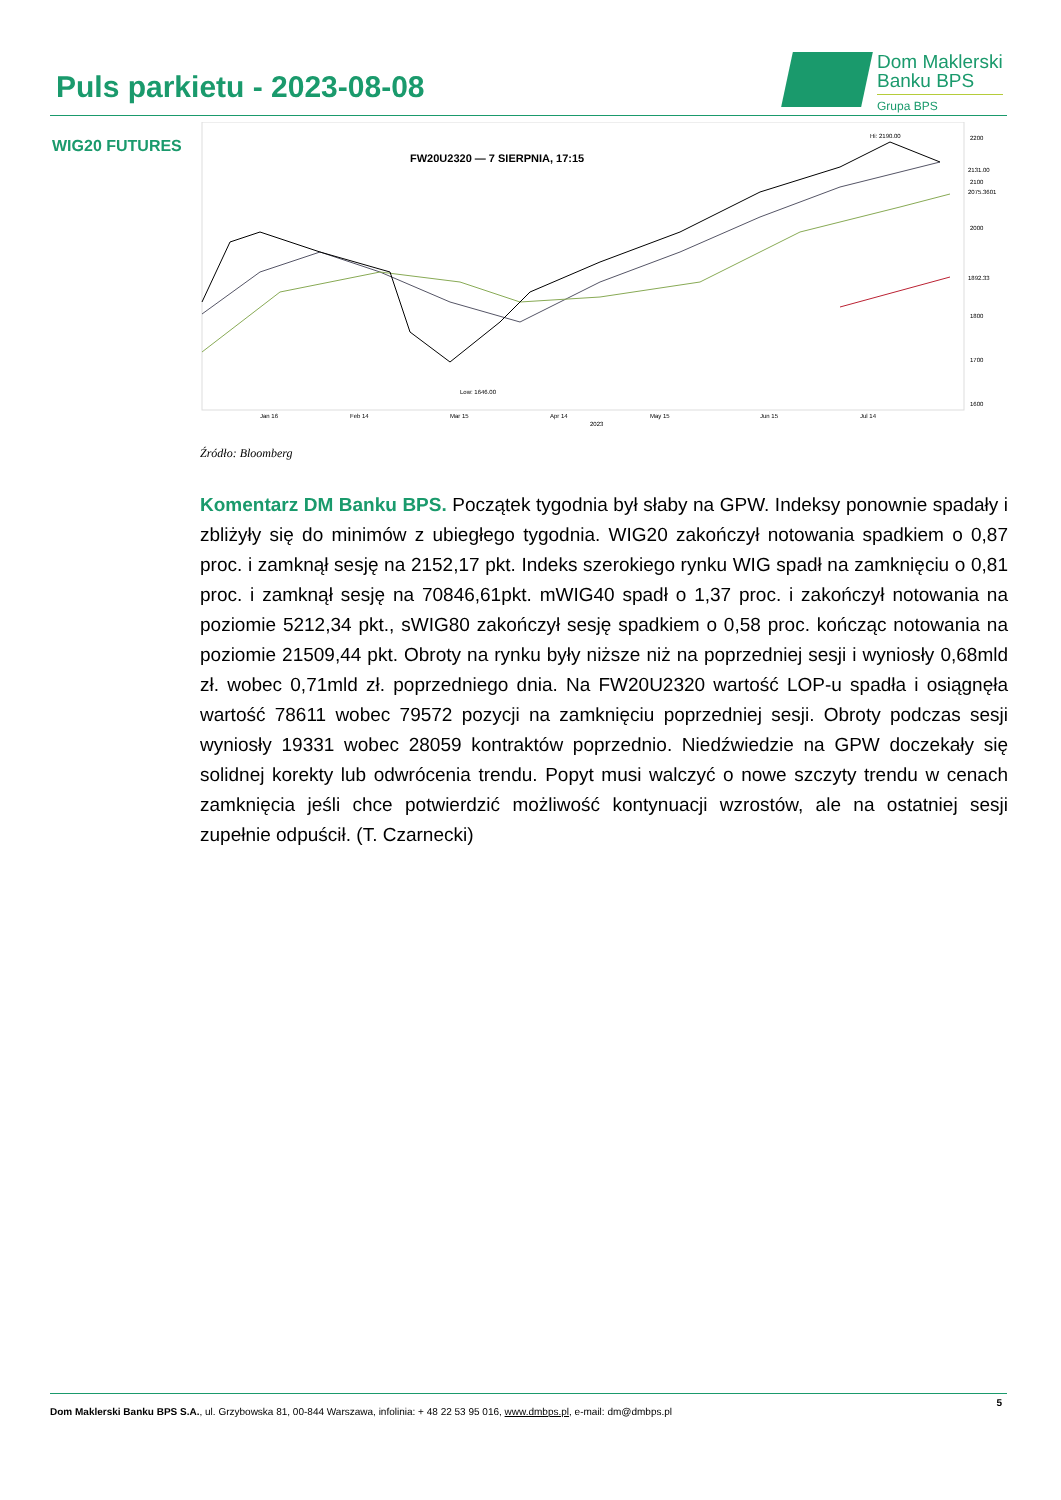Puls parkietu - 2023-08-08
Dom Maklerski
Banku BPS
Grupa BPS
WIG20 FUTURES
FW20U2320 — 7 SIERPNIA, 17:15
2200
2100
2000
1800
1700
1600
2075.3601
1892.33
2131.00
Hi: 2190.00
Low: 1646.00
Jan 16
Feb 14
Mar 15
Apr 14
May 15
Jun 15
Jul 14
2023
Źródło: Bloomberg
Komentarz DM Banku BPS. Początek tygodnia był słaby na GPW. Indeksy ponownie spadały i zbliżyły się do minimów z ubiegłego tygodnia. WIG20 zakończył notowania spadkiem o 0,87 proc. i zamknął sesję na 2152,17 pkt. Indeks szerokiego rynku WIG spadł na zamknięciu o 0,81 proc. i zamknął sesję na 70846,61pkt. mWIG40 spadł o 1,37 proc. i zakończył notowania na poziomie 5212,34 pkt., sWIG80 zakończył sesję spadkiem o 0,58 proc. kończąc notowania na poziomie 21509,44 pkt. Obroty na rynku były niższe niż na poprzedniej sesji i wyniosły 0,68mld zł. wobec 0,71mld zł. poprzedniego dnia. Na FW20U2320 wartość LOP-u spadła i osiągnęła wartość 78611 wobec 79572 pozycji na zamknięciu poprzedniej sesji. Obroty podczas sesji wyniosły 19331 wobec 28059 kontraktów poprzednio. Niedźwiedzie na GPW doczekały się solidnej korekty lub odwrócenia trendu. Popyt musi walczyć o nowe szczyty trendu w cenach zamknięcia jeśli chce potwierdzić możliwość kontynuacji wzrostów, ale na ostatniej sesji zupełnie odpuścił. (T. Czarnecki)
5
Dom Maklerski Banku BPS S.A., ul. Grzybowska 81, 00-844 Warszawa, infolinia: + 48 22 53 95 016, www.dmbps.pl, e-mail: dm@dmbps.pl